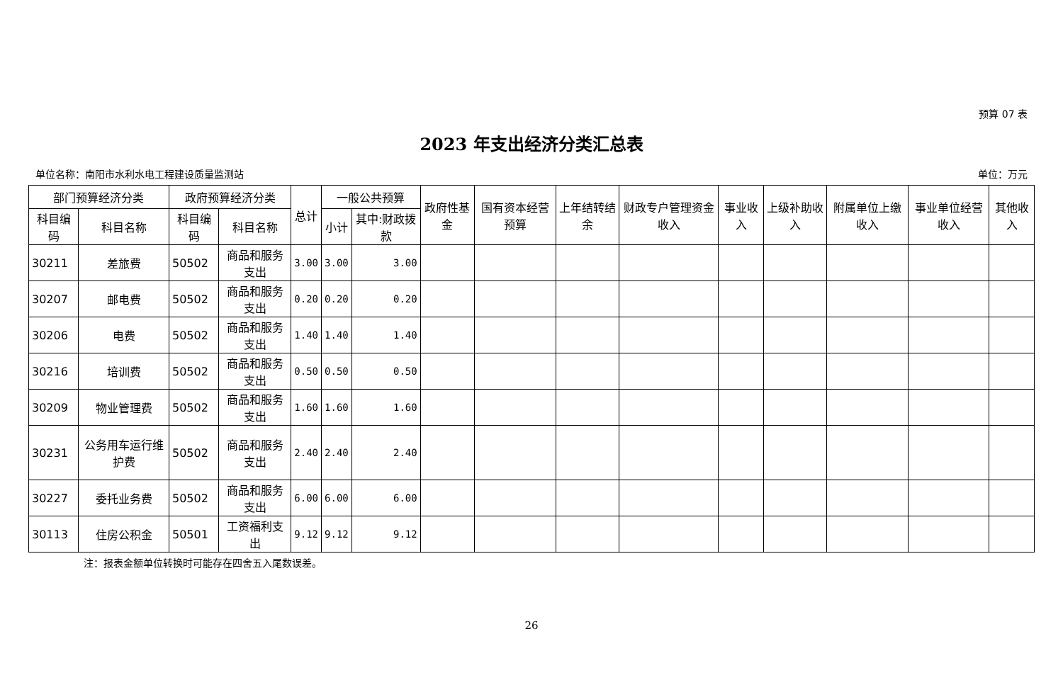预算 07 表
2023 年支出经济分类汇总表
单位名称：南阳市水利水电工程建设质量监测站 单位：万元
| 部门预算经济分类 | | 政府预算经济分类 | | 总计 | 一般公共预算 | | 政府性基金 | 国有资本经营预算 | 上年结转结余 | 财政专户管理资金收入 | 事业收入 | 上级补助收入 | 附属单位上缴收入 | 事业单位经营收入 | 其他收入 |
| --- | --- | --- | --- | --- | --- | --- | --- | --- | --- | --- | --- | --- | --- | --- | --- |
| 科目编码 | 科目名称 | 科目编码 | 科目名称 | | 小计 | 其中:财政拨款 | | | | | | | | | |
| 30211 | 差旅费 | 50502 | 商品和服务支出 | 3.00 | 3.00 | 3.00 | | | | | | | | | |
| 30207 | 邮电费 | 50502 | 商品和服务支出 | 0.20 | 0.20 | 0.20 | | | | | | | | | |
| 30206 | 电费 | 50502 | 商品和服务支出 | 1.40 | 1.40 | 1.40 | | | | | | | | | |
| 30216 | 培训费 | 50502 | 商品和服务支出 | 0.50 | 0.50 | 0.50 | | | | | | | | | |
| 30209 | 物业管理费 | 50502 | 商品和服务支出 | 1.60 | 1.60 | 1.60 | | | | | | | | | |
| 30231 | 公务用车运行维护费 | 50502 | 商品和服务支出 | 2.40 | 2.40 | 2.40 | | | | | | | | | |
| 30227 | 委托业务费 | 50502 | 商品和服务支出 | 6.00 | 6.00 | 6.00 | | | | | | | | | |
| 30113 | 住房公积金 | 50501 | 工资福利支出 | 9.12 | 9.12 | 9.12 | | | | | | | | | |
注：报表金额单位转换时可能存在四舍五入尾数误差。
26